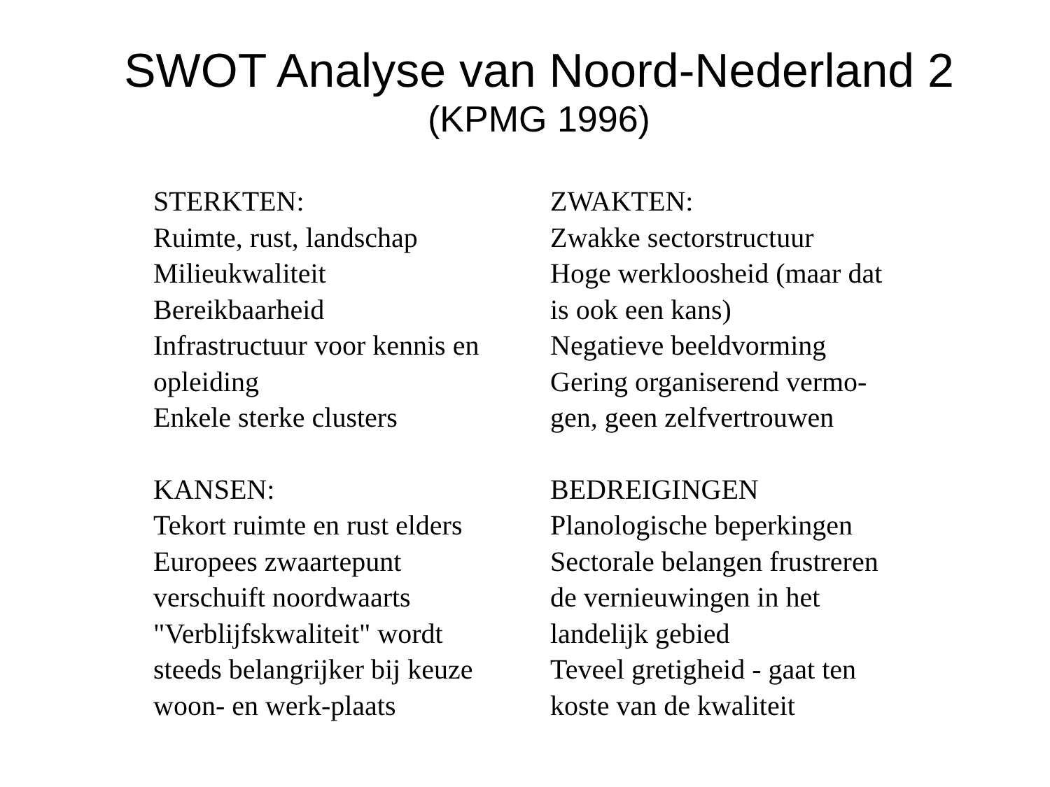SWOT Analyse van Noord-Nederland 2
(KPMG 1996)
STERKTEN:
Ruimte, rust, landschap
Milieukwaliteit
Bereikbaarheid
Infrastructuur voor kennis en
opleiding
Enkele sterke clusters
ZWAKTEN:
Zwakke sectorstructuur
Hoge werkloosheid (maar dat
is ook een kans)
Negatieve beeldvorming
Gering organiserend vermo-
gen, geen zelfvertrouwen
KANSEN:
Tekort ruimte en rust elders
Europees zwaartepunt
verschuift noordwaarts
"Verblijfskwaliteit" wordt
steeds belangrijker bij keuze
woon- en werk-plaats
BEDREIGINGEN
Planologische beperkingen
Sectorale belangen frustreren
de vernieuwingen in het
landelijk gebied
Teveel gretigheid - gaat ten
koste van de kwaliteit